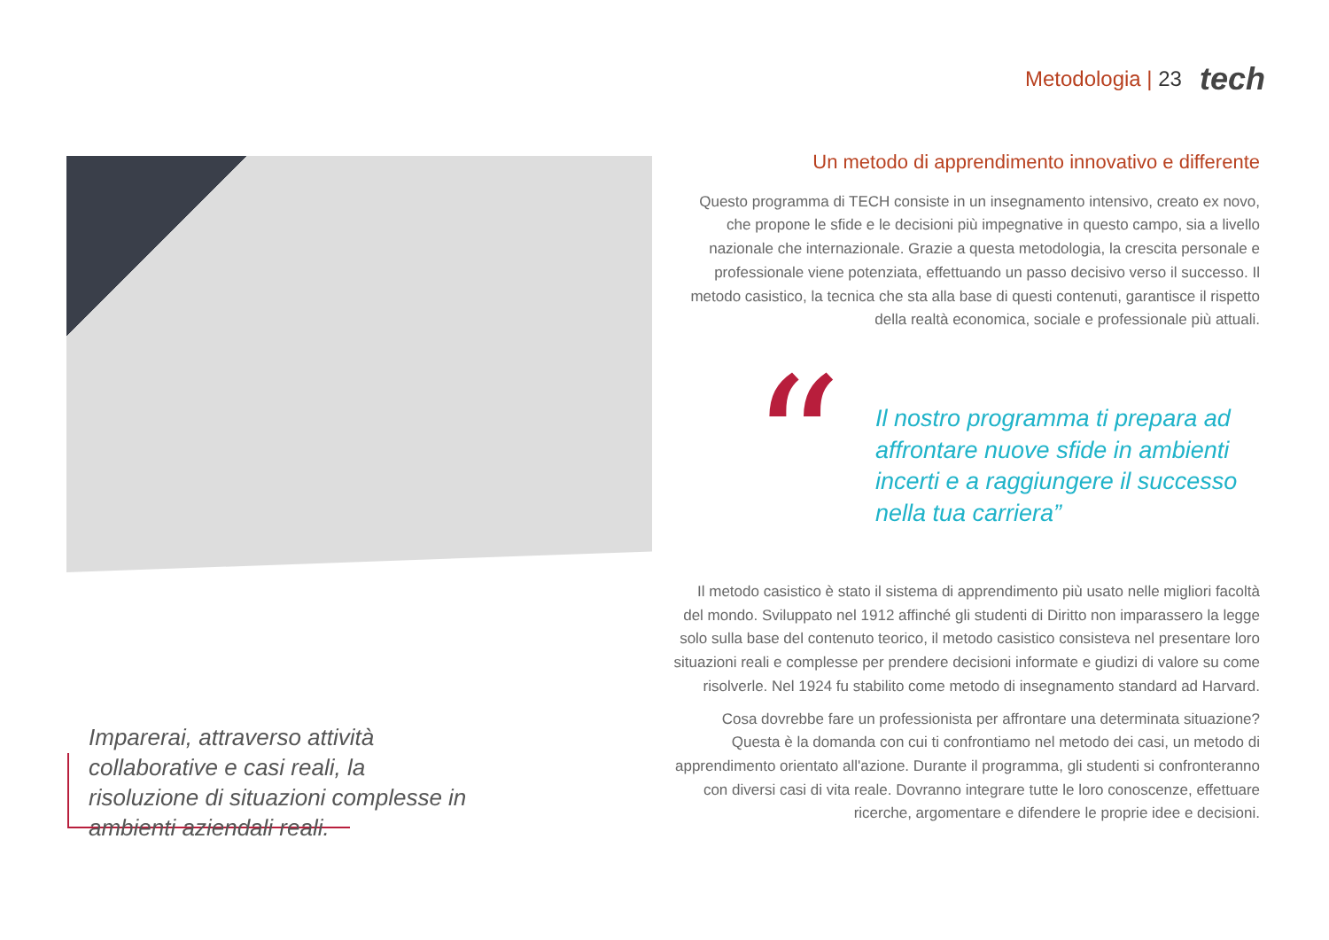Metodologia | 23 tech
Un metodo di apprendimento innovativo e differente
Questo programma di TECH consiste in un insegnamento intensivo, creato ex novo, che propone le sfide e le decisioni più impegnative in questo campo, sia a livello nazionale che internazionale. Grazie a questa metodologia, la crescita personale e professionale viene potenziata, effettuando un passo decisivo verso il successo. Il metodo casistico, la tecnica che sta alla base di questi contenuti, garantisce il rispetto della realtà economica, sociale e professionale più attuali.
“
Il nostro programma ti prepara ad affrontare nuove sfide in ambienti incerti e a raggiungere il successo nella tua carriera”
Il metodo casistico è stato il sistema di apprendimento più usato nelle migliori facoltà del mondo. Sviluppato nel 1912 affinché gli studenti di Diritto non imparassero la legge solo sulla base del contenuto teorico, il metodo casistico consisteva nel presentare loro situazioni reali e complesse per prendere decisioni informate e giudizi di valore su come risolverle. Nel 1924 fu stabilito come metodo di insegnamento standard ad Harvard.
Cosa dovrebbe fare un professionista per affrontare una determinata situazione? Questa è la domanda con cui ti confrontiamo nel metodo dei casi, un metodo di apprendimento orientato all'azione. Durante il programma, gli studenti si confronteranno con diversi casi di vita reale. Dovranno integrare tutte le loro conoscenze, effettuare ricerche, argomentare e difendere le proprie idee e decisioni.
Imparerai, attraverso attività collaborative e casi reali, la risoluzione di situazioni complesse in ambienti aziendali reali.